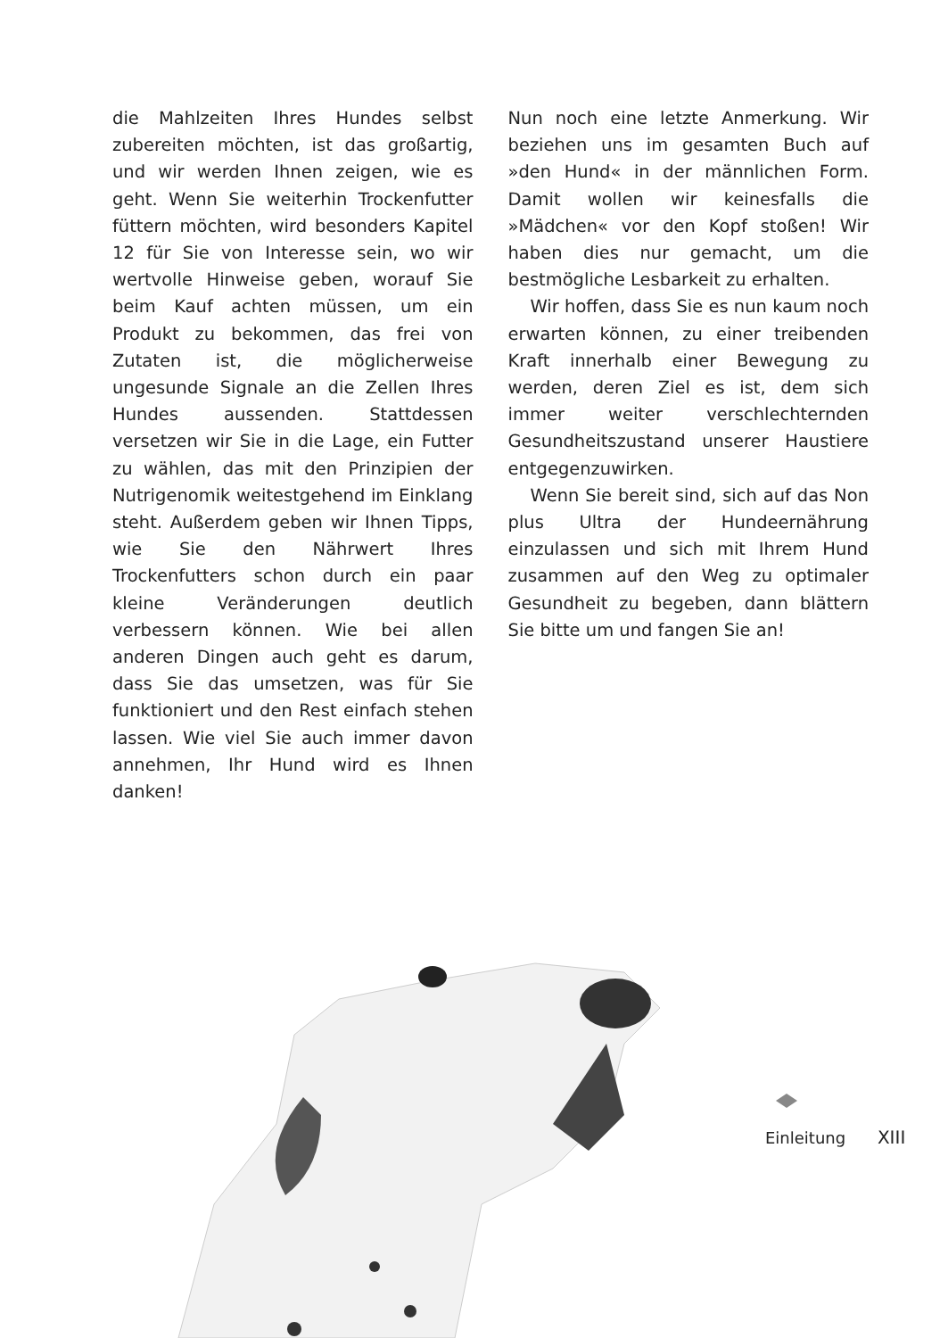die Mahlzeiten Ihres Hundes selbst zubereiten möchten, ist das großartig, und wir werden Ihnen zeigen, wie es geht. Wenn Sie weiterhin Trockenfutter füttern möchten, wird besonders Kapitel 12 für Sie von Interesse sein, wo wir wertvolle Hinweise geben, worauf Sie beim Kauf achten müssen, um ein Produkt zu bekommen, das frei von Zutaten ist, die möglicherweise ungesunde Signale an die Zellen Ihres Hundes aussenden. Stattdessen versetzen wir Sie in die Lage, ein Futter zu wählen, das mit den Prinzipien der Nutrigenomik weitestgehend im Einklang steht. Außerdem geben wir Ihnen Tipps, wie Sie den Nährwert Ihres Trockenfutters schon durch ein paar kleine Veränderungen deutlich verbessern können. Wie bei allen anderen Dingen auch geht es darum, dass Sie das umsetzen, was für Sie funktioniert und den Rest einfach stehen lassen. Wie viel Sie auch immer davon annehmen, Ihr Hund wird es Ihnen danken!
Nun noch eine letzte Anmerkung. Wir beziehen uns im gesamten Buch auf »den Hund« in der männlichen Form. Damit wollen wir keinesfalls die »Mädchen« vor den Kopf stoßen! Wir haben dies nur gemacht, um die bestmögliche Lesbarkeit zu erhalten.
Wir hoffen, dass Sie es nun kaum noch erwarten können, zu einer treibenden Kraft innerhalb einer Bewegung zu werden, deren Ziel es ist, dem sich immer weiter verschlechternden Gesundheitszustand unserer Haustiere entgegenzuwirken.
Wenn Sie bereit sind, sich auf das Non plus Ultra der Hundeernährung einzulassen und sich mit Ihrem Hund zusammen auf den Weg zu optimaler Gesundheit zu begeben, dann blättern Sie bitte um und fangen Sie an!
Einleitung XIII